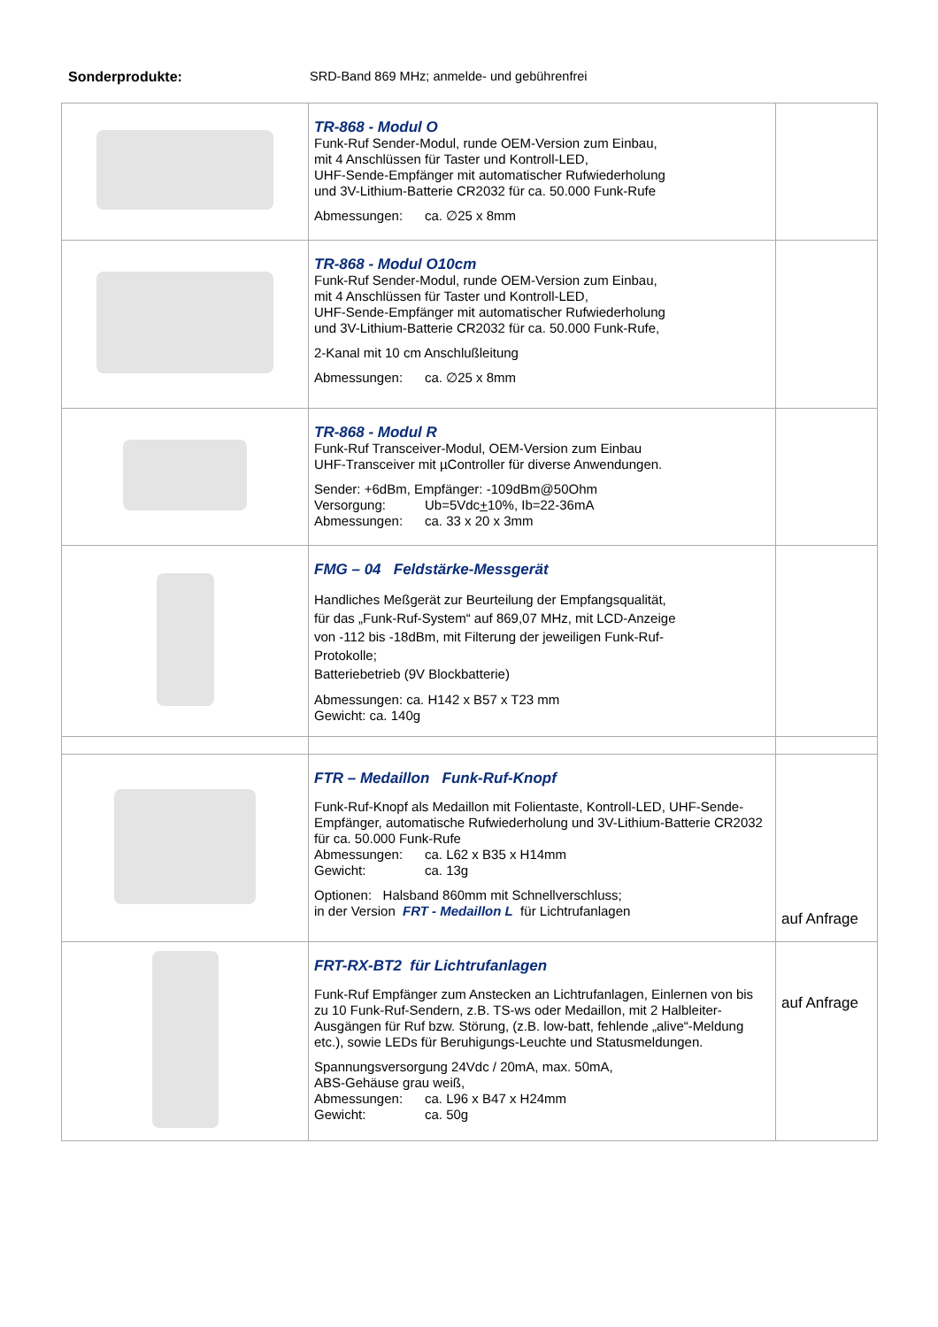Sonderprodukte: SRD-Band 869 MHz; anmelde- und gebührenfrei
| | TR-868 - Modul O Funk-Ruf Sender-Modul, runde OEM-Version zum Einbau, mit 4 Anschlüssen für Taster und Kontroll-LED, UHF-Sende-Empfänger mit automatischer Rufwiederholung und 3V-Lithium-Batterie CR2032 für ca. 50.000 Funk-Rufe Abmessungen: ca. ∅25 x 8mm | |
| | TR-868 - Modul O10cm Funk-Ruf Sender-Modul, runde OEM-Version zum Einbau, mit 4 Anschlüssen für Taster und Kontroll-LED, UHF-Sende-Empfänger mit automatischer Rufwiederholung und 3V-Lithium-Batterie CR2032 für ca. 50.000 Funk-Rufe, 2-Kanal mit 10 cm Anschlußleitung Abmessungen: ca. ∅25 x 8mm | |
| | TR-868 - Modul R Funk-Ruf Transceiver-Modul, OEM-Version zum Einbau UHF-Transceiver mit µController für diverse Anwendungen. Sender: +6dBm, Empfänger: -109dBm@50Ohm Versorgung: Ub=5Vdc + 10%, Ib=22-36mA Abmessungen: ca. 33 x 20 x 3mm | |
| | FMG – 04 Feldstärke-Messgerät Handliches Meßgerät zur Beurteilung der Empfangsqualität, für das „Funk-Ruf-System“ auf 869,07 MHz, mit LCD-Anzeige von -112 bis -18dBm, mit Filterung der jeweiligen Funk-Ruf- Protokolle; Batteriebetrieb (9V Blockbatterie) Abmessungen: ca. H142 x B57 x T23 mm Gewicht: ca. 140g | |
| | FTR – Medaillon Funk-Ruf-Knopf Funk-Ruf-Knopf als Medaillon mit Folientaste, Kontroll-LED, UHF-Sende-Empfänger, automatische Rufwiederholung und 3V-Lithium-Batterie CR2032 für ca. 50.000 Funk-Rufe Abmessungen: ca. L62 x B35 x H14mm Gewicht: ca. 13g Optionen: Halsband 860mm mit Schnellverschluss; in der Version FRT - Medaillon L für Lichtrufanlagen | auf Anfrage |
| | FRT-RX-BT2 für Lichtrufanlagen Funk-Ruf Empfänger zum Anstecken an Lichtrufanlagen, Einlernen von bis zu 10 Funk-Ruf-Sendern, z.B. TS-ws oder Medaillon, mit 2 Halbleiter-Ausgängen für Ruf bzw. Störung, (z.B. low-batt, fehlende „alive“-Meldung etc.), sowie LEDs für Beruhigungs-Leuchte und Statusmeldungen. Spannungsversorgung 24Vdc / 20mA, max. 50mA, ABS-Gehäuse grau weiß, Abmessungen: ca. L96 x B47 x H24mm Gewicht: ca. 50g | auf Anfrage |